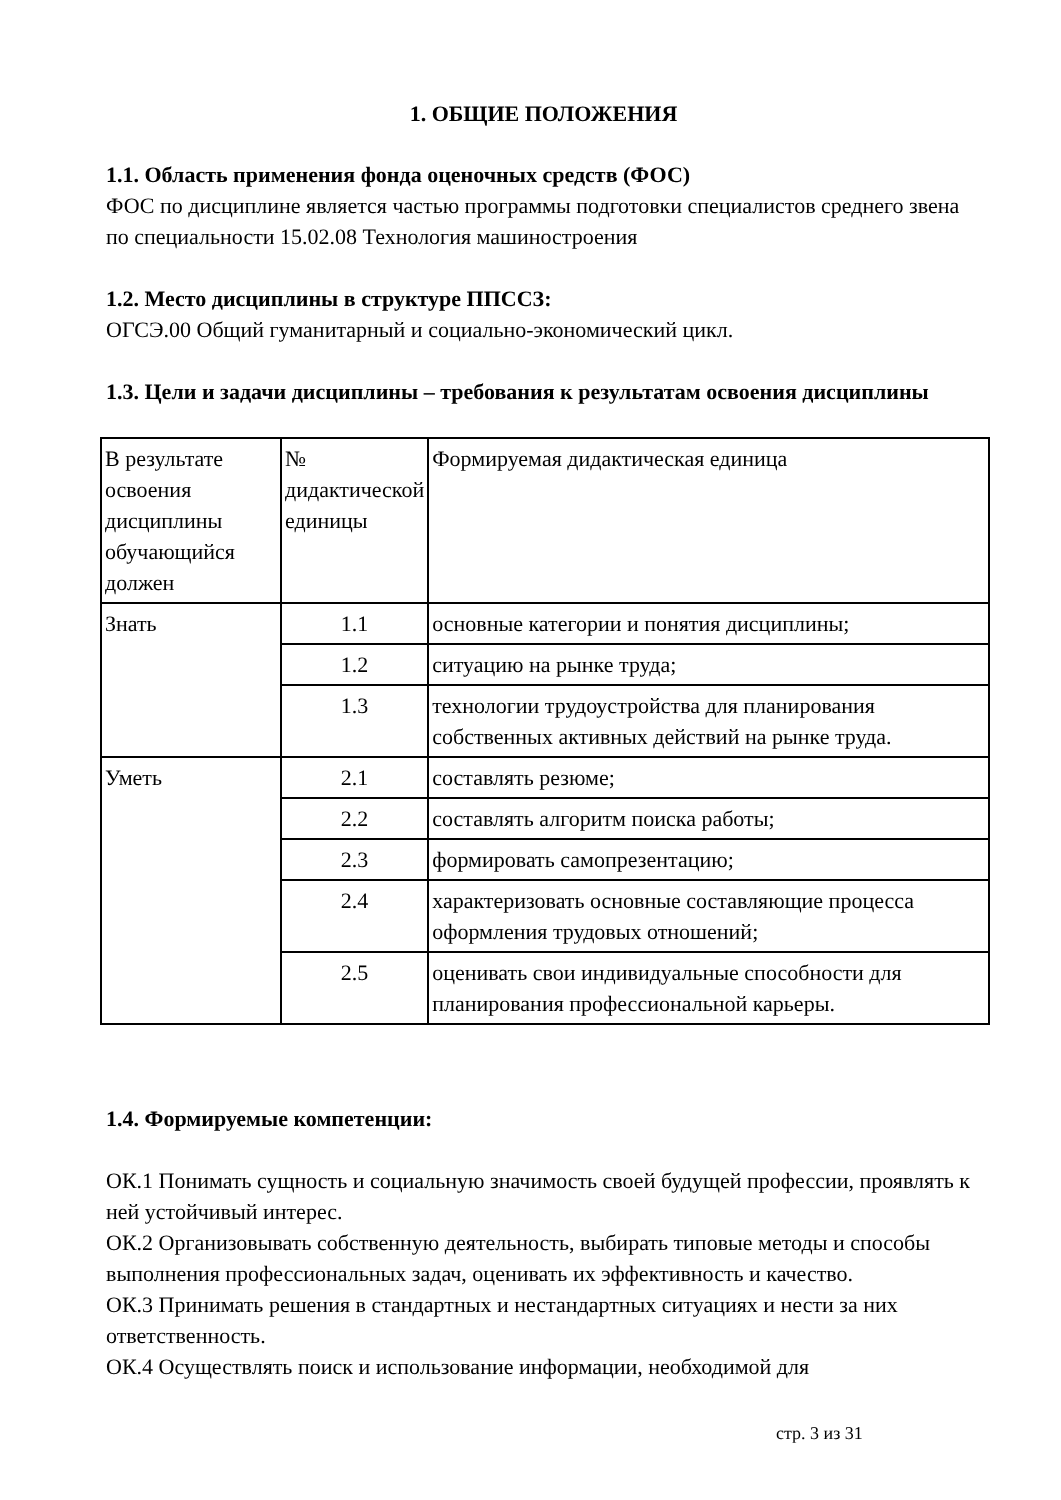1. ОБЩИЕ ПОЛОЖЕНИЯ
1.1. Область применения фонда оценочных средств (ФОС)
ФОС по дисциплине является частью программы подготовки специалистов среднего звена по специальности 15.02.08 Технология машиностроения
1.2. Место дисциплины в структуре ППССЗ:
ОГСЭ.00 Общий гуманитарный и социально-экономический цикл.
1.3. Цели и задачи дисциплины – требования к результатам освоения дисциплины
| В результате освоения дисциплины обучающийся должен | № дидактической единицы | Формируемая дидактическая единица |
| Знать | 1.1 | основные категории и понятия дисциплины; |
| | 1.2 | ситуацию на рынке труда; |
| | 1.3 | технологии трудоустройства для планирования собственных активных действий на рынке труда. |
| Уметь | 2.1 | составлять резюме; |
| | 2.2 | составлять алгоритм поиска работы; |
| | 2.3 | формировать самопрезентацию; |
| | 2.4 | характеризовать основные составляющие процесса оформления трудовых отношений; |
| | 2.5 | оценивать свои индивидуальные способности для планирования профессиональной карьеры. |
1.4. Формируемые компетенции:
ОК.1 Понимать сущность и социальную значимость своей будущей профессии, проявлять к ней устойчивый интерес.
ОК.2 Организовывать собственную деятельность, выбирать типовые методы и способы выполнения профессиональных задач, оценивать их эффективность и качество.
ОК.3 Принимать решения в стандартных и нестандартных ситуациях и нести за них ответственность.
ОК.4 Осуществлять поиск и использование информации, необходимой для
стр. 3 из 31